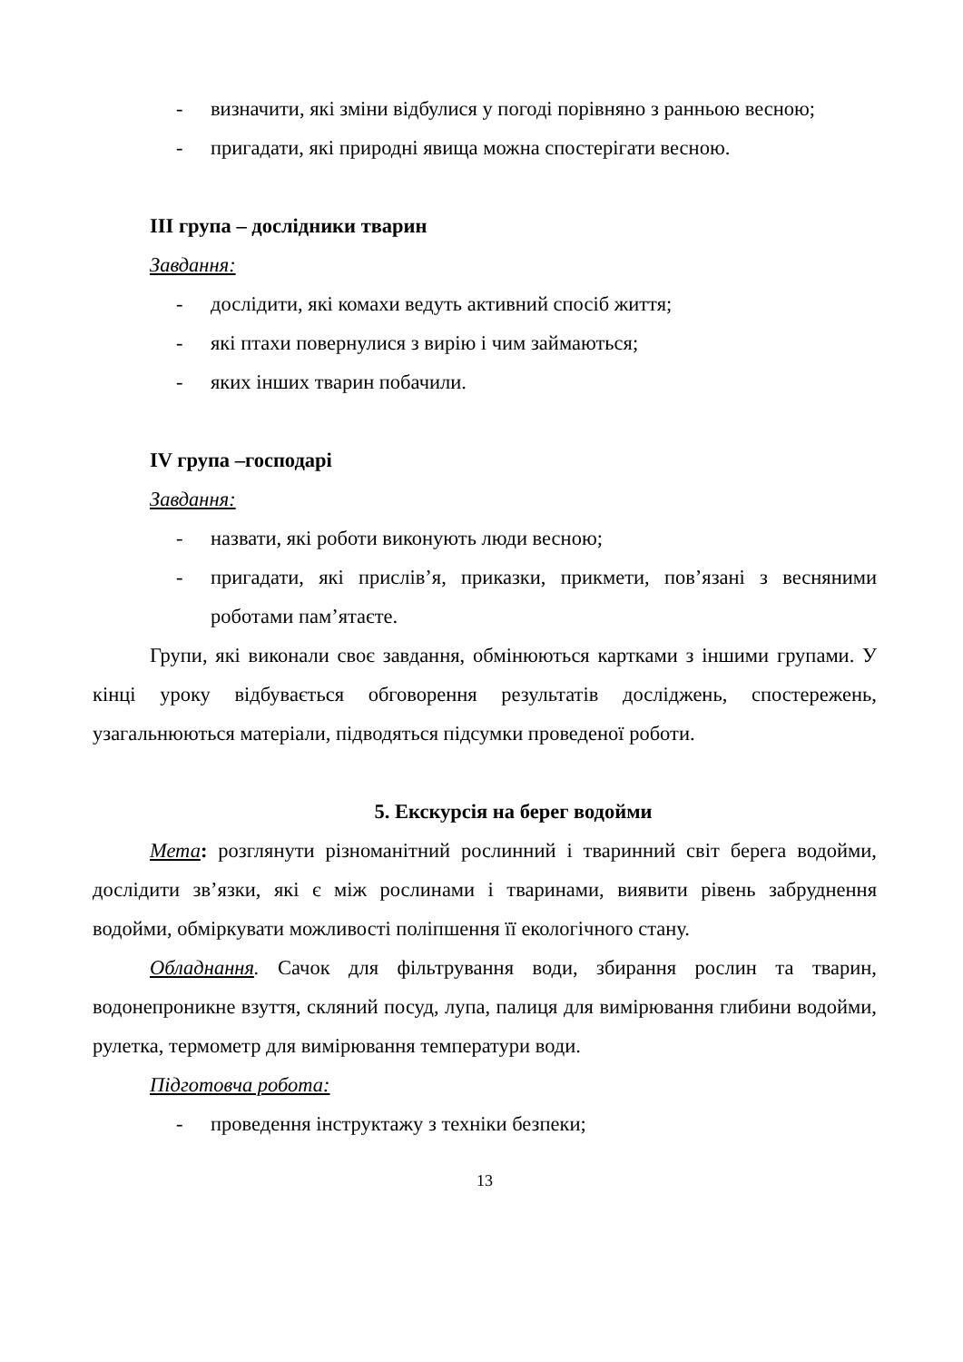- визначити, які зміни відбулися у погоді порівняно з ранньою весною;
- пригадати, які природні явища можна спостерігати весною.
ІІІ група – дослідники тварин
Завдання:
- дослідити, які комахи ведуть активний спосіб життя;
- які птахи повернулися з вирію і чим займаються;
- яких інших тварин побачили.
IV група –господарі
Завдання:
- назвати, які роботи виконують люди весною;
- пригадати, які прислів’я, приказки, прикмети, пов’язані з весняними роботами пам’ятаєте.
Групи, які виконали своє завдання, обмінюються картками з іншими групами. У кінці уроку відбувається обговорення результатів досліджень, спостережень, узагальнюються матеріали, підводяться підсумки проведеної роботи.
5. Екскурсія на берег водойми
Мета: розглянути різноманітний рослинний і тваринний світ берега водойми, дослідити зв’язки, які є між рослинами і тваринами, виявити рівень забруднення водойми, обміркувати можливості поліпшення її екологічного стану.
Обладнання. Сачок для фільтрування води, збирання рослин та тварин, водонепроникне взуття, скляний посуд, лупа, палиця для вимірювання глибини водойми, рулетка, термометр для вимірювання температури води.
Підготовча робота:
- проведення інструктажу з техніки безпеки;
13